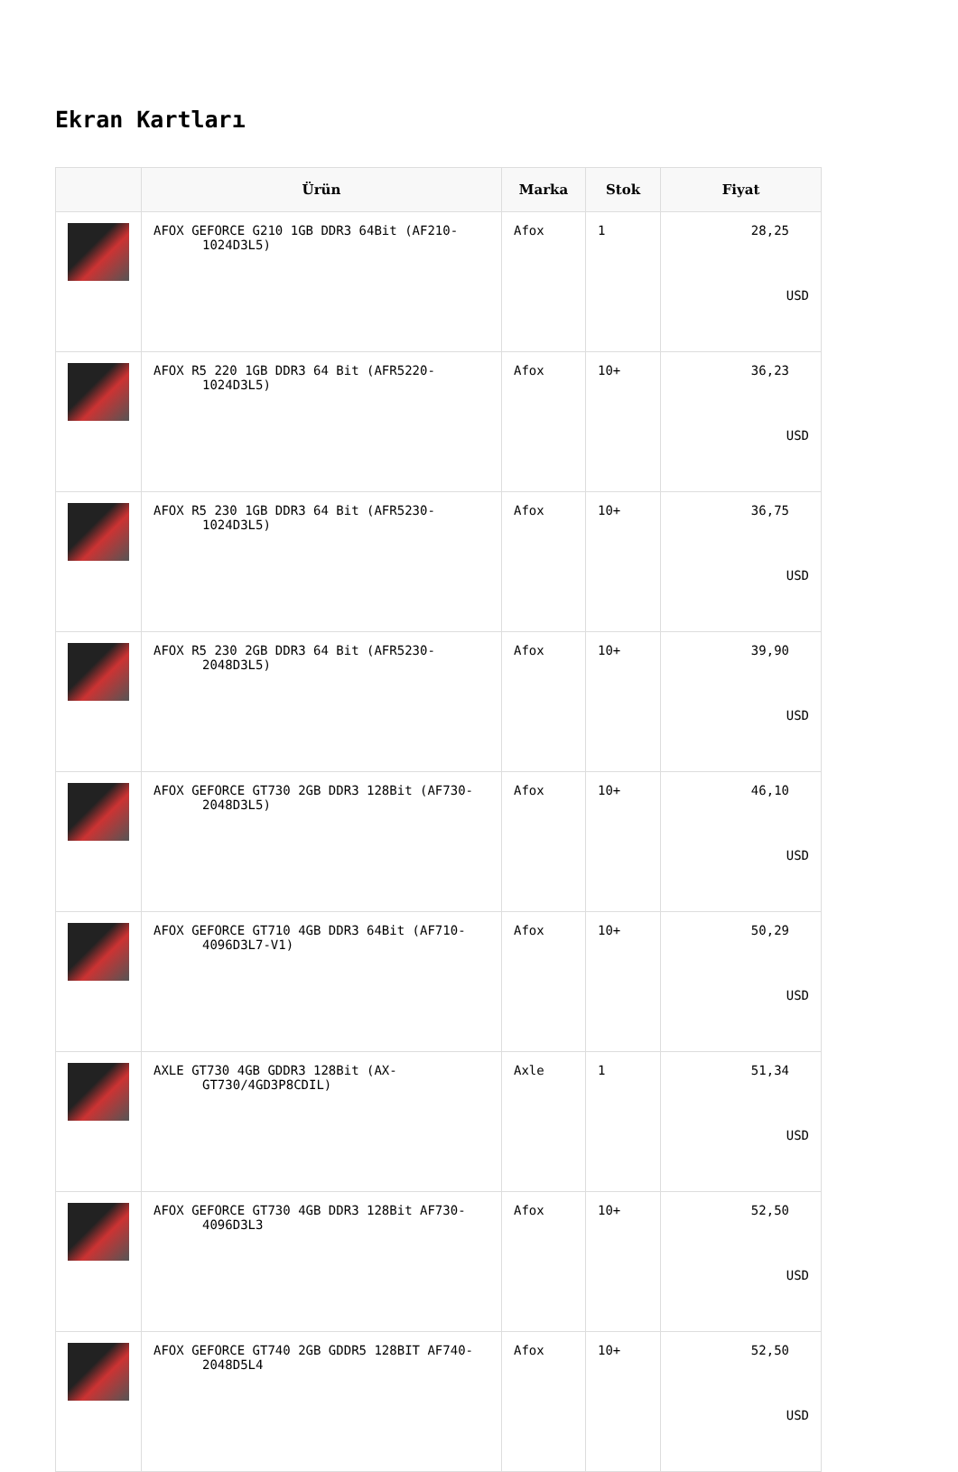Ekran Kartları
| | Ürün | Marka | Stok | Fiyat |
| --- | --- | --- | --- | --- |
| | AFOX GEFORCE G210 1GB DDR3 64Bit (AF210-1024D3L5) | Afox | 1 | 28,25 USD |
| | AFOX R5 220 1GB DDR3 64 Bit (AFR5220-1024D3L5) | Afox | 10+ | 36,23 USD |
| | AFOX R5 230 1GB DDR3 64 Bit (AFR5230-1024D3L5) | Afox | 10+ | 36,75 USD |
| | AFOX R5 230 2GB DDR3 64 Bit (AFR5230-2048D3L5) | Afox | 10+ | 39,90 USD |
| | AFOX GEFORCE GT730 2GB DDR3 128Bit (AF730-2048D3L5) | Afox | 10+ | 46,10 USD |
| | AFOX GEFORCE GT710 4GB DDR3 64Bit (AF710-4096D3L7-V1) | Afox | 10+ | 50,29 USD |
| | AXLE GT730 4GB GDDR3 128Bit (AX-GT730/4GD3P8CDIL) | Axle | 1 | 51,34 USD |
| | AFOX GEFORCE GT730 4GB DDR3 128Bit AF730-4096D3L3 | Afox | 10+ | 52,50 USD |
| | AFOX GEFORCE GT740 2GB GDDR5 128BIT AF740-2048D5L4 | Afox | 10+ | 52,50 USD |